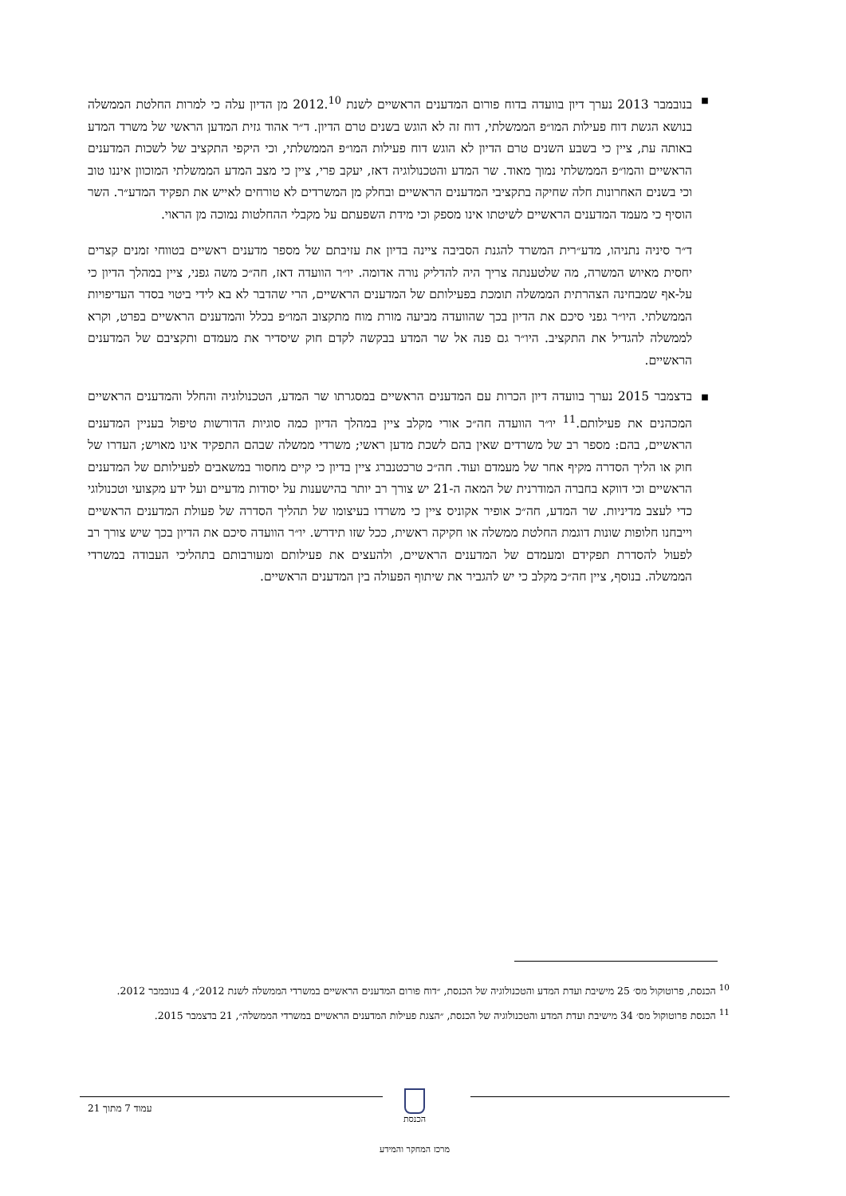■
בנובמבר 2013 נערך דיון בוועדה בדוח פורום המדענים הראשיים לשנת 2012.<sup>10</sup> מן הדיון עלה כי למרות החלטת הממשלה בנושא הגשת דוח פעילות המו״פ הממשלתי, דוח זה לא הוגש בשנים טרם הדיון. ד״ר אהוד גזית המדען הראשי של משרד המדע באותה עת, ציין כי בשבע השנים טרם הדיון לא הוגש דוח פעילות המו״פ הממשלתי, וכי היקפי התקציב של לשכות המדענים הראשיים והמו״פ הממשלתי נמוך מאוד. שר המדע והטכנולוגיה דאז, יעקב פרי, ציין כי מצב המדע הממשלתי המוכוון איננו טוב וכי בשנים האחרונות חלה שחיקה בתקציבי המדענים הראשיים ובחלק מן המשרדים לא טורחים לאייש את תפקיד המדע״ר. השר הוסיף כי מעמד המדענים הראשיים לשיטתו אינו מספק וכי מידת השפעתם על מקבלי ההחלטות נמוכה מן הראוי.
ד״ר סיניה נתניהו, מדע״רית המשרד להגנת הסביבה ציינה בדיון את עזיבתם של מספר מדענים ראשיים בטווחי זמנים קצרים יחסית מאיוש המשרה, מה שלטענתה צריך היה להדליק נורה אדומה. יו״ר הוועדה דאז, חה״כ משה גפני, ציין במהלך הדיון כי על-אף שמבחינה הצהרתית הממשלה תומכת בפעילותם של המדענים הראשיים, הרי שהדבר לא בא לידי ביטוי בסדר העדיפויות הממשלתי. היו״ר גפני סיכם את הדיון בכך שהוועדה מביעה מורת מוח מתקצוב המו״פ בכלל והמדענים הראשיים בפרט, וקרא לממשלה להגדיל את התקציב. היו״ר גם פנה אל שר המדע בבקשה לקדם חוק שיסדיר את מעמדם ותקציבם של המדענים הראשיים.
■
בדצמבר 2015 נערך בוועדה דיון הכרות עם המדענים הראשיים במסגרתו שר המדע, הטכנולוגיה והחלל והמדענים הראשיים המכהנים את פעילותם.<sup>11</sup> יו״ר הוועדה חה״כ אורי מקלב ציין במהלך הדיון כמה סוגיות הדורשות טיפול בעניין המדענים הראשיים, בהם: מספר רב של משרדים שאין בהם לשכת מדען ראשי; משרדי ממשלה שבהם התפקיד אינו מאויש; העדרו של חוק או הליך הסדרה מקיף אחר של מעמדם ועוד. חה״כ טרכטנברג ציין בדיון כי קיים מחסור במשאבים לפעילותם של המדענים הראשיים וכי דווקא בחברה המודרנית של המאה ה-21 יש צורך רב יותר בהישענות על יסודות מדעיים ועל ידע מקצועי וטכנולוגי כדי לעצב מדיניות. שר המדע, חה״כ אופיר אקוניס ציין כי משרדו בעיצומו של תהליך הסדרה של פעולת המדענים הראשיים וייבחנו חלופות שונות דוגמת החלטת ממשלה או חקיקה ראשית, ככל שזו תידרש. יו״ר הוועדה סיכם את הדיון בכך שיש צורך רב לפעול להסדרת תפקידם ומעמדם של המדענים הראשיים, ולהעצים את פעילותם ומעורבותם בתהליכי העבודה במשרדי הממשלה. בנוסף, ציין חה״כ מקלב כי יש להגביר את שיתוף הפעולה בין המדענים הראשיים.
<sup>10</sup> הכנסת, פרוטוקול מס׳ 25 מישיבת ועדת המדע והטכנולוגיה של הכנסת, ״דוח פורום המדענים הראשיים במשרדי הממשלה לשנת 2012״, 4 בנובמבר 2012.
<sup>11</sup> הכנסת פרוטוקול מס׳ 34 מישיבת ועדת המדע והטכנולוגיה של הכנסת, ״הצגת פעילות המדענים הראשיים במשרדי הממשלה״, 21 בדצמבר 2015.
עמוד 7 מתוך 21
הכנסת
מרכז המחקר והמידע